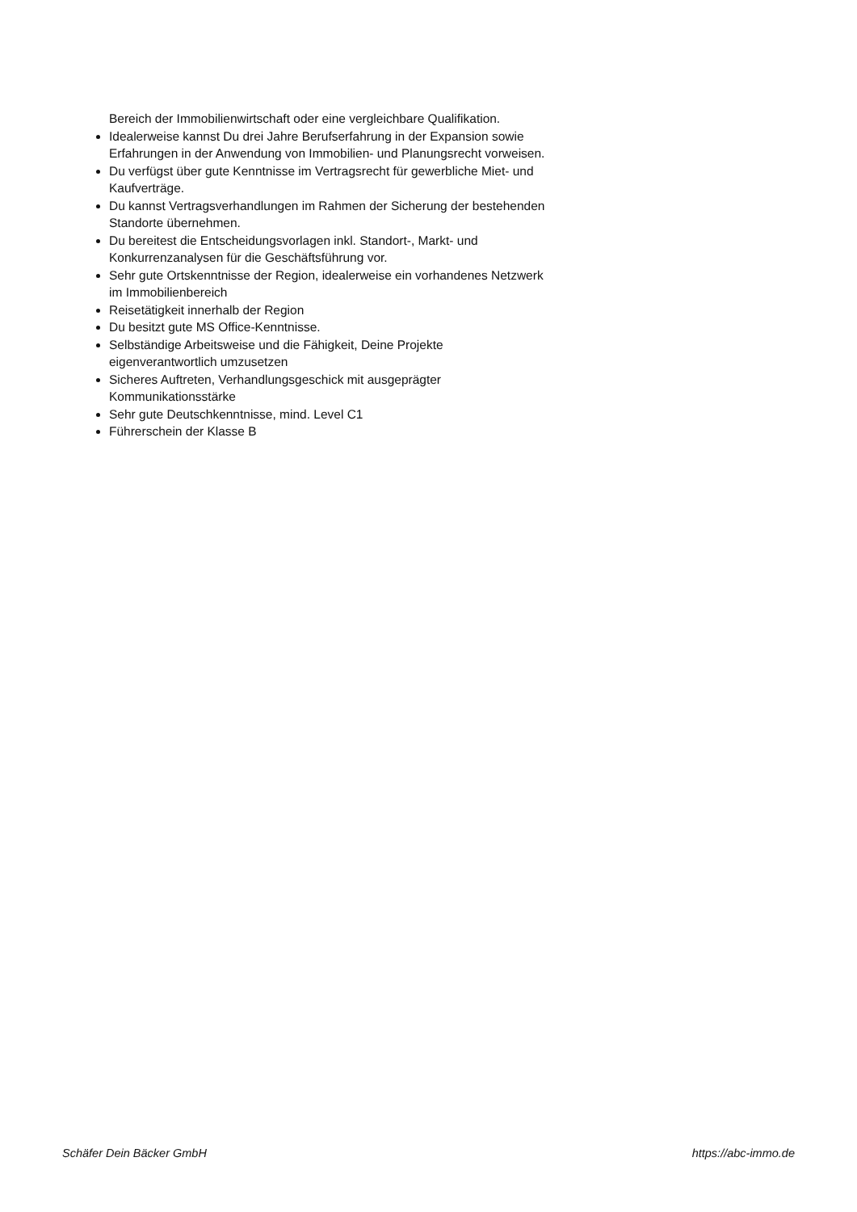Bereich der Immobilienwirtschaft oder eine vergleichbare Qualifikation.
Idealerweise kannst Du drei Jahre Berufserfahrung in der Expansion sowie Erfahrungen in der Anwendung von Immobilien- und Planungsrecht vorweisen.
Du verfügst über gute Kenntnisse im Vertragsrecht für gewerbliche Miet- und Kaufverträge.
Du kannst Vertragsverhandlungen im Rahmen der Sicherung der bestehenden Standorte übernehmen.
Du bereitest die Entscheidungsvorlagen inkl. Standort-, Markt- und Konkurrenzanalysen für die Geschäftsführung vor.
Sehr gute Ortskenntnisse der Region, idealerweise ein vorhandenes Netzwerk im Immobilienbereich
Reisetätigkeit innerhalb der Region
Du besitzt gute MS Office-Kenntnisse.
Selbständige Arbeitsweise und die Fähigkeit, Deine Projekte eigenverantwortlich umzusetzen
Sicheres Auftreten, Verhandlungsgeschick mit ausgeprägter Kommunikationsstärke
Sehr gute Deutschkenntnisse, mind. Level C1
Führerschein der Klasse B
Schäfer Dein Bäcker GmbH https://abc-immo.de